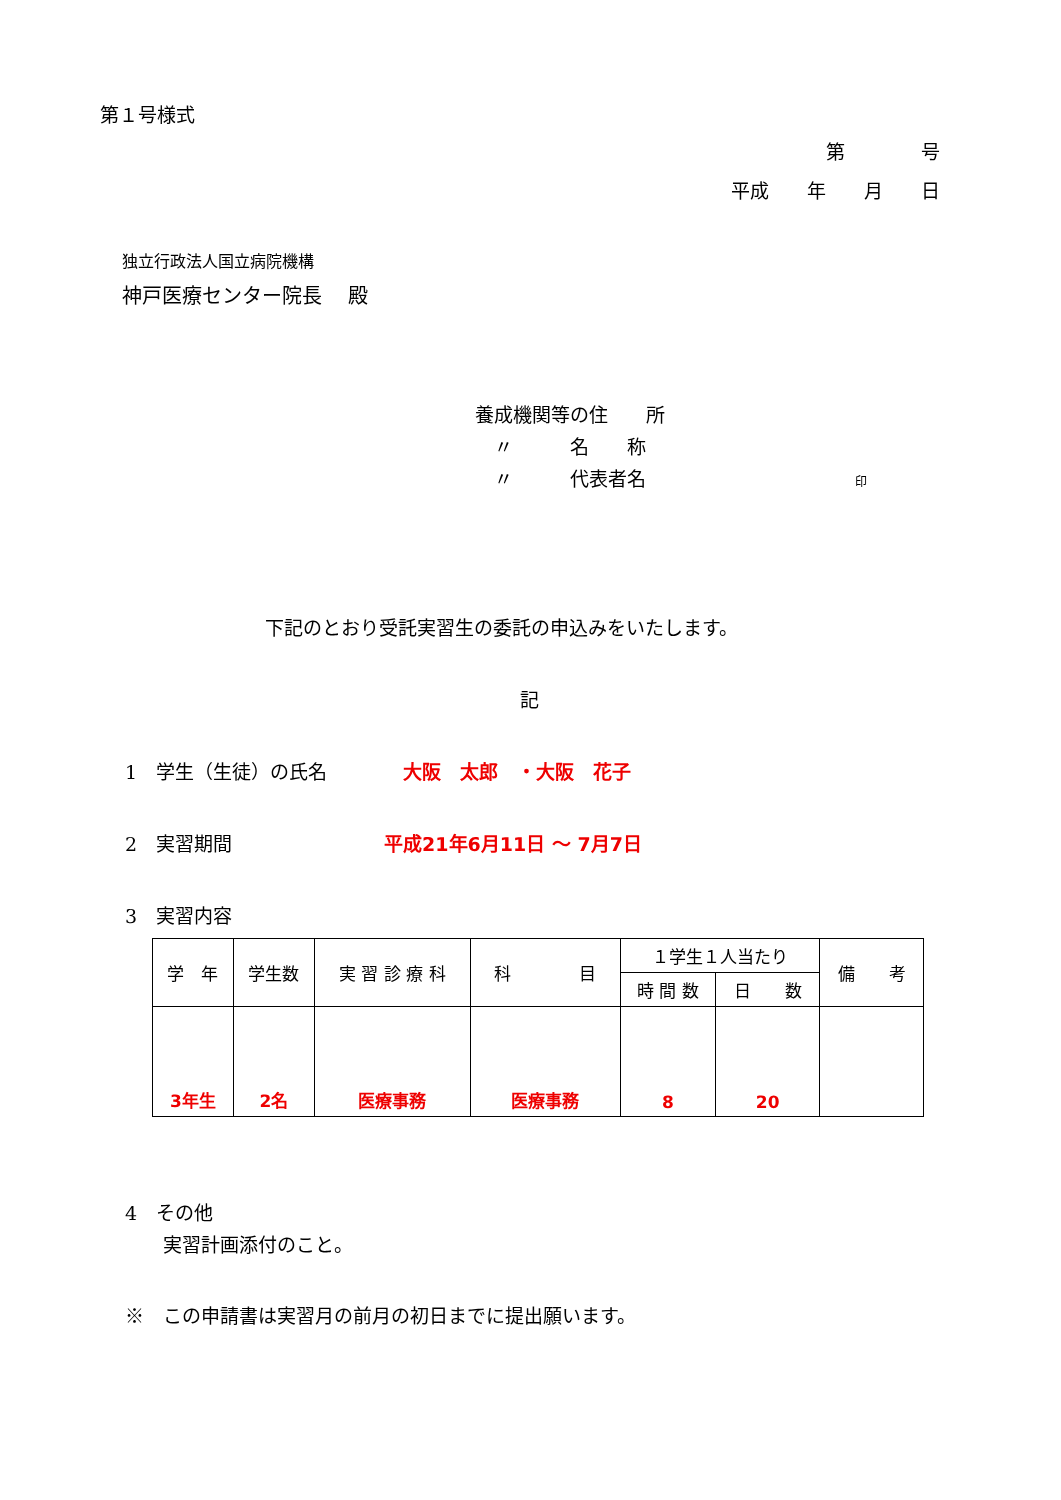第１号様式
第　　　　号
平成　　年　　月　　日
独立行政法人国立病院機構
神戸医療センター院長　 殿
養成機関等の住　　所
　〃　　　名　　称
　〃　　　代表者名　　　　　　　　　　　印
下記のとおり受託実習生の委託の申込みをいたします。
記
1　学生（生徒）の氏名　　　　大阪　太郎　・大阪　花子
2　実習期間　　　　　　　　平成21年6月11日 ～ 7月7日
3　実習内容
| 学 年 | 学生数 | 実 習 診 療 科 | 科 目 | １学生１人当たり | | 備 考 |
| --- | --- | --- | --- | --- | --- | --- |
| | | | | 時 間 数 | 日 数 | |
| 3年生 | 2名 | 医療事務 | 医療事務 | 8 | 20 | |
4　その他
　　実習計画添付のこと。
※　この申請書は実習月の前月の初日までに提出願います。